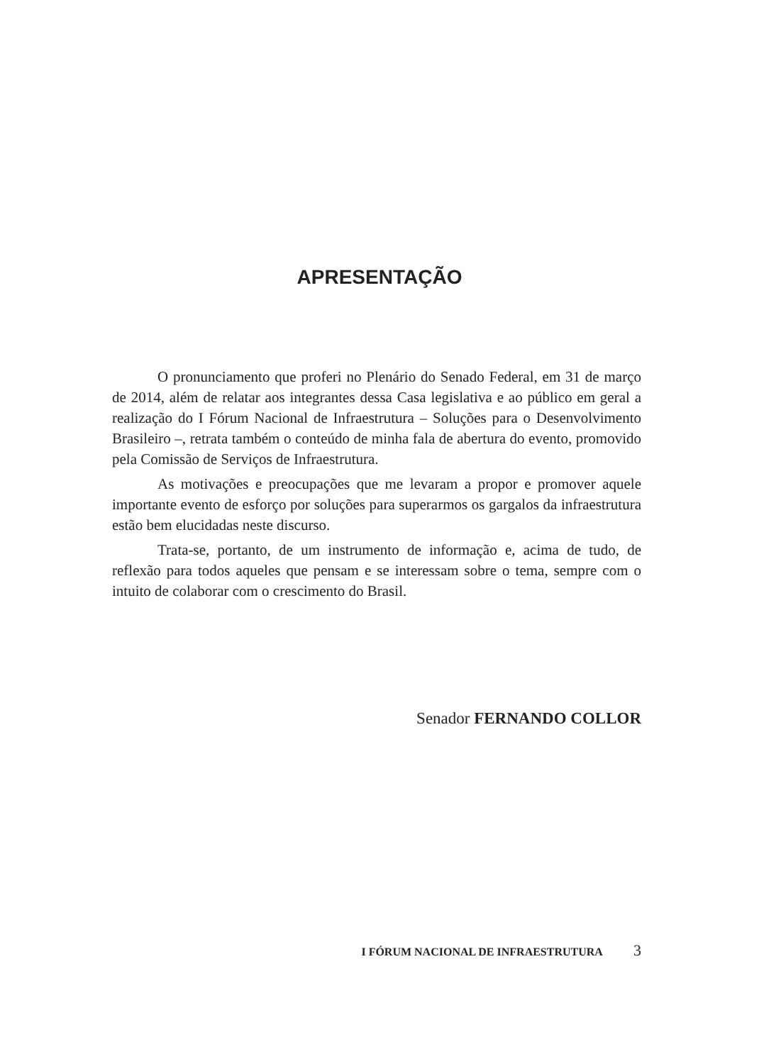APRESENTAÇÃO
O pronunciamento que proferi no Plenário do Senado Federal, em 31 de março de 2014, além de relatar aos integrantes dessa Casa legislativa e ao público em geral a realização do I Fórum Nacional de Infraestrutura – Soluções para o Desenvolvimento Brasileiro –, retrata também o conteúdo de minha fala de abertura do evento, promovido pela Comissão de Serviços de Infraestrutura.
As motivações e preocupações que me levaram a propor e promover aquele importante evento de esforço por soluções para superarmos os gargalos da infraestrutura estão bem elucidadas neste discurso.
Trata-se, portanto, de um instrumento de informação e, acima de tudo, de reflexão para todos aqueles que pensam e se interessam sobre o tema, sempre com o intuito de colaborar com o crescimento do Brasil.
Senador FERNANDO COLLOR
I FÓRUM NACIONAL DE INFRAESTRUTURA 3